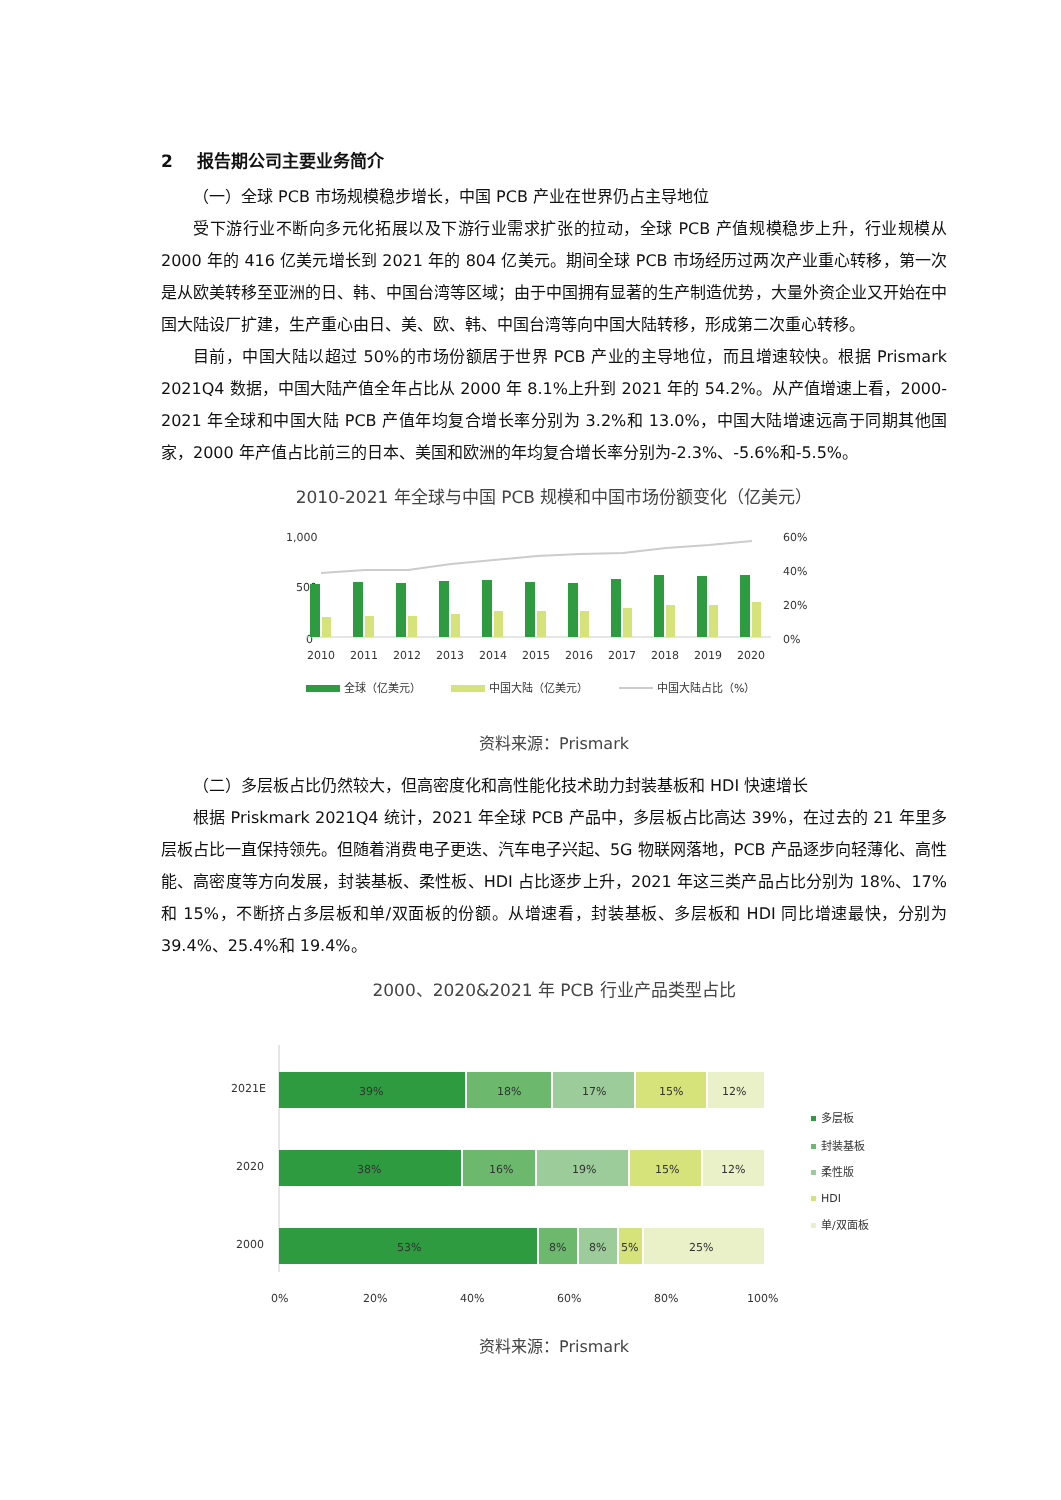2 报告期公司主要业务简介
（一）全球 PCB 市场规模稳步增长，中国 PCB 产业在世界仍占主导地位
受下游行业不断向多元化拓展以及下游行业需求扩张的拉动，全球 PCB 产值规模稳步上升，行业规模从 2000 年的 416 亿美元增长到 2021 年的 804 亿美元。期间全球 PCB 市场经历过两次产业重心转移，第一次是从欧美转移至亚洲的日、韩、中国台湾等区域；由于中国拥有显著的生产制造优势，大量外资企业又开始在中国大陆设厂扩建，生产重心由日、美、欧、韩、中国台湾等向中国大陆转移，形成第二次重心转移。
目前，中国大陆以超过 50%的市场份额居于世界 PCB 产业的主导地位，而且增速较快。根据 Prismark 2021Q4 数据，中国大陆产值全年占比从 2000 年 8.1%上升到 2021 年的 54.2%。从产值增速上看，2000-2021 年全球和中国大陆 PCB 产值年均复合增长率分别为 3.2%和 13.0%，中国大陆增速远高于同期其他国家，2000 年产值占比前三的日本、美国和欧洲的年均复合增长率分别为-2.3%、-5.6%和-5.5%。
2010-2021 年全球与中国 PCB 规模和中国市场份额变化（亿美元）
1,000
500
0
60%
40%
20%
0%
2010
2011
2012
2013
2014
2015
2016
2017
2018
2019
2020
全球（亿美元）
中国大陆（亿美元）
中国大陆占比（%）
资料来源：Prismark
（二）多层板占比仍然较大，但高密度化和高性能化技术助力封装基板和 HDI 快速增长
根据 Priskmark 2021Q4 统计，2021 年全球 PCB 产品中，多层板占比高达 39%，在过去的 21 年里多层板占比一直保持领先。但随着消费电子更迭、汽车电子兴起、5G 物联网落地，PCB 产品逐步向轻薄化、高性能、高密度等方向发展，封装基板、柔性板、HDI 占比逐步上升，2021 年这三类产品占比分别为 18%、17%和 15%，不断挤占多层板和单/双面板的份额。从增速看，封装基板、多层板和 HDI 同比增速最快，分别为 39.4%、25.4%和 19.4%。
2000、2020&2021 年 PCB 行业产品类型占比
2021E
2020
2000
39%
18%
17%
15%
12%
38%
16%
19%
15%
12%
53%
8%
8%
5%
25%
0%
20%
40%
60%
80%
100%
多层板
封装基板
柔性版
HDI
单/双面板
资料来源：Prismark